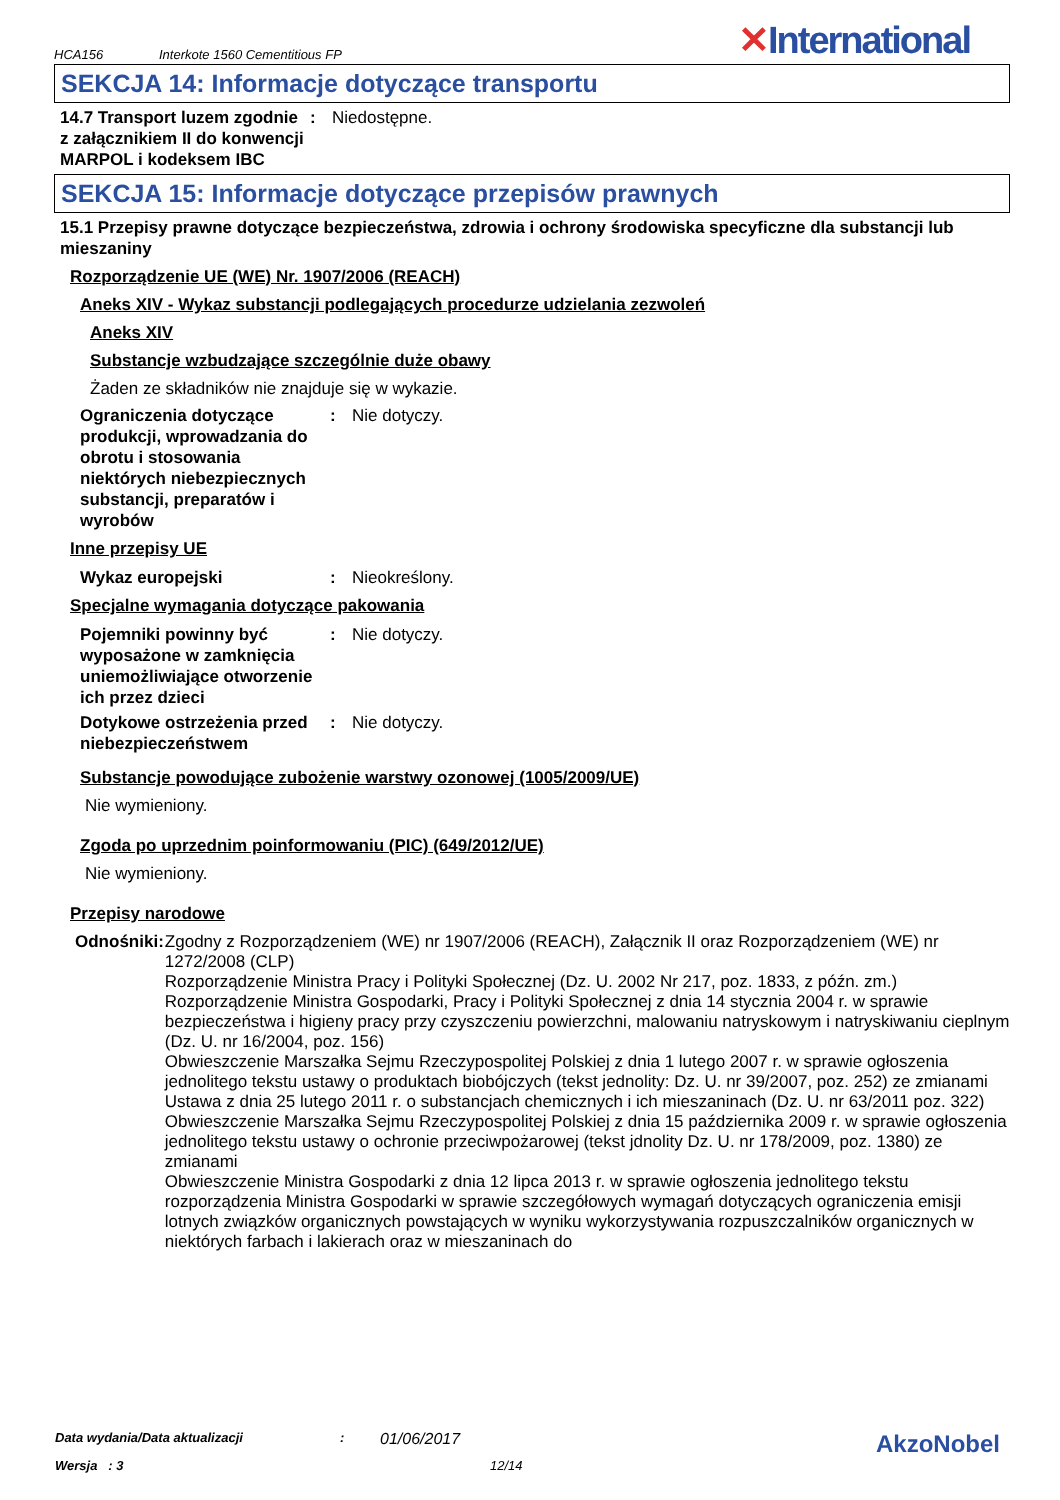HCA156 Interkote 1560 Cementitious FP ✕International
SEKCJA 14: Informacje dotyczące transportu
14.7 Transport luzem zgodnie z załącznikiem II do konwencji MARPOL i kodeksem IBC
: Niedostępne.
SEKCJA 15: Informacje dotyczące przepisów prawnych
15.1 Przepisy prawne dotyczące bezpieczeństwa, zdrowia i ochrony środowiska specyficzne dla substancji lub mieszaniny
Rozporządzenie UE (WE) Nr. 1907/2006 (REACH)
Aneks XIV - Wykaz substancji podlegających procedurze udzielania zezwoleń
Aneks XIV
Substancje wzbudzające szczególnie duże obawy
Żaden ze składników nie znajduje się w wykazie.
Ograniczenia dotyczące produkcji, wprowadzania do obrotu i stosowania niektórych niebezpiecznych substancji, preparatów i wyrobów
: Nie dotyczy.
Inne przepisy UE
Wykaz europejski : Nieokreślony.
Specjalne wymagania dotyczące pakowania
Pojemniki powinny być wyposażone w zamknięcia uniemożliwiające otworzenie ich przez dzieci
: Nie dotyczy.
Dotykowe ostrzeżenia przed niebezpieczeństwem
: Nie dotyczy.
Substancje powodujące zubożenie warstwy ozonowej (1005/2009/UE)
Nie wymieniony.
Zgoda po uprzednim poinformowaniu (PIC) (649/2012/UE)
Nie wymieniony.
Przepisy narodowe
Odnośniki : Zgodny z Rozporządzeniem (WE) nr 1907/2006 (REACH), Załącznik II oraz Rozporządzeniem (WE) nr 1272/2008 (CLP)
Rozporządzenie Ministra Pracy i Polityki Społecznej (Dz. U. 2002 Nr 217, poz. 1833, z późn. zm.)
Rozporządzenie Ministra Gospodarki, Pracy i Polityki Społecznej z dnia 14 stycznia 2004 r. w sprawie bezpieczeństwa i higieny pracy przy czyszczeniu powierzchni, malowaniu natryskowym i natryskiwaniu cieplnym (Dz. U. nr 16/2004, poz. 156)
Obwieszczenie Marszałka Sejmu Rzeczypospolitej Polskiej z dnia 1 lutego 2007 r. w sprawie ogłoszenia jednolitego tekstu ustawy o produktach biobójczych (tekst jednolity: Dz. U. nr 39/2007, poz. 252) ze zmianami
Ustawa z dnia 25 lutego 2011 r. o substancjach chemicznych i ich mieszaninach (Dz. U. nr 63/2011 poz. 322)
Obwieszczenie Marszałka Sejmu Rzeczypospolitej Polskiej z dnia 15 października 2009 r. w sprawie ogłoszenia jednolitego tekstu ustawy o ochronie przeciwpożarowej (tekst jdnolity Dz. U. nr 178/2009, poz. 1380) ze zmianami
Obwieszczenie Ministra Gospodarki z dnia 12 lipca 2013 r. w sprawie ogłoszenia jednolitego tekstu rozporządzenia Ministra Gospodarki w sprawie szczegółowych wymagań dotyczących ograniczenia emisji lotnych związków organicznych powstających w wyniku wykorzystywania rozpuszczalników organicznych w niektórych farbach i lakierach oraz w mieszaninach do
Data wydania/Data aktualizacji: 01/06/2017 AkzoNobel
Wersja : 3 12/14